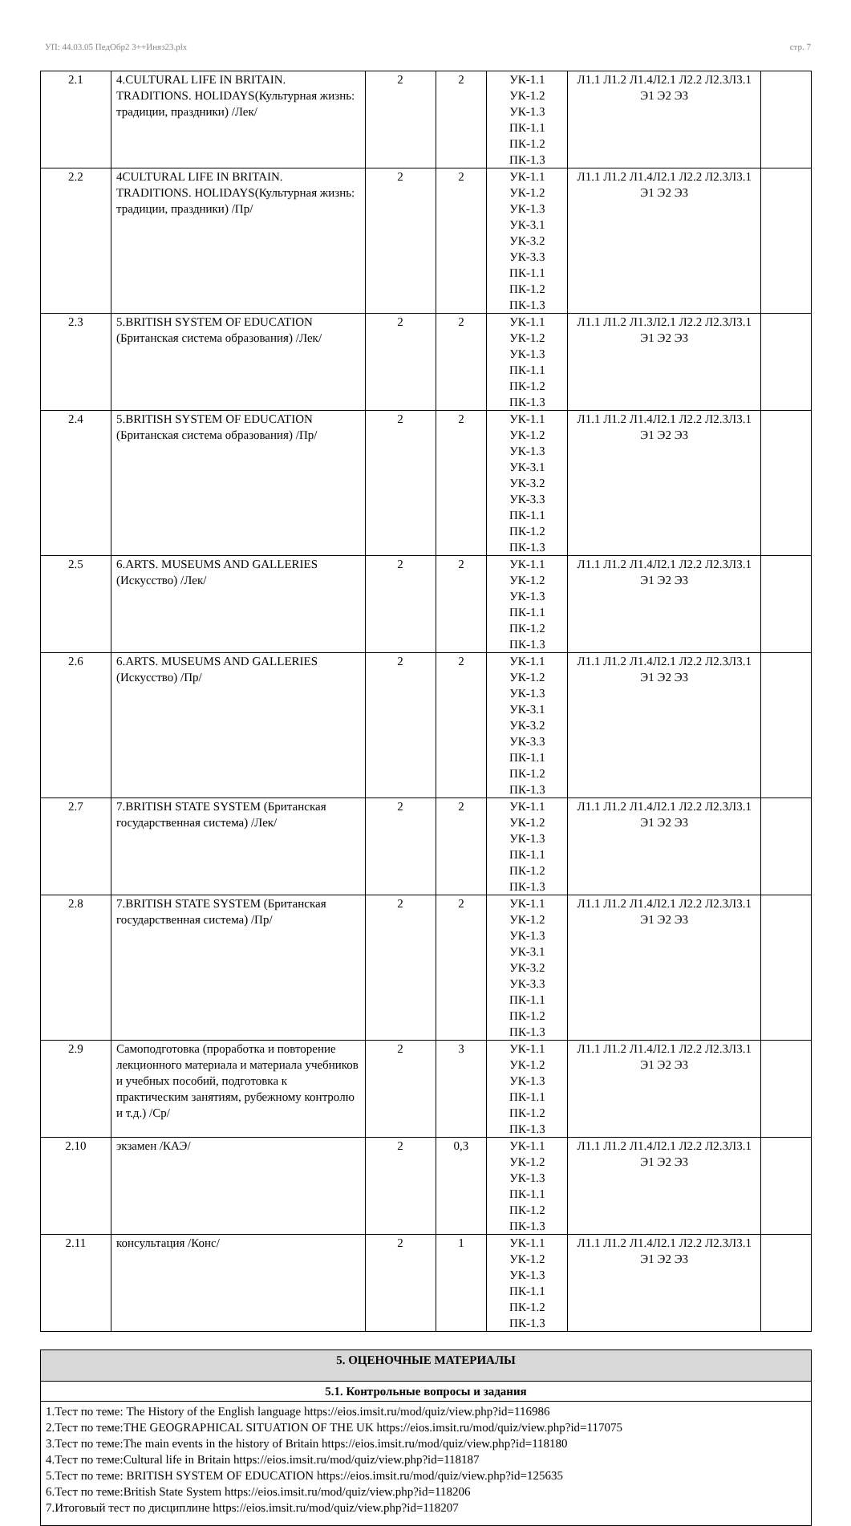УП: 44.03.05 ПедОбр2 3++Иняз23.plx стр. 7
| 2.1 | 4.CULTURAL LIFE IN BRITAIN. TRADITIONS. HOLIDAYS(Культурная жизнь: традиции, праздники) /Лек/ | 2 | 2 | УК-1.1 УК-1.2 УК-1.3 ПК-1.1 ПК-1.2 ПК-1.3 | Л1.1 Л1.2 Л1.4Л2.1 Л2.2 Л2.3Л3.1 Э1 Э2 Э3 | |
| 2.2 | 4CULTURAL LIFE IN BRITAIN. TRADITIONS. HOLIDAYS(Культурная жизнь: традиции, праздники) /Пр/ | 2 | 2 | УК-1.1 УК-1.2 УК-1.3 УК-3.1 УК-3.2 УК-3.3 ПК-1.1 ПК-1.2 ПК-1.3 | Л1.1 Л1.2 Л1.4Л2.1 Л2.2 Л2.3Л3.1 Э1 Э2 Э3 | |
| 2.3 | 5.BRITISH SYSTEM OF EDUCATION (Британская система образования) /Лек/ | 2 | 2 | УК-1.1 УК-1.2 УК-1.3 ПК-1.1 ПК-1.2 ПК-1.3 | Л1.1 Л1.2 Л1.3Л2.1 Л2.2 Л2.3Л3.1 Э1 Э2 Э3 | |
| 2.4 | 5.BRITISH SYSTEM OF EDUCATION (Британская система образования) /Пр/ | 2 | 2 | УК-1.1 УК-1.2 УК-1.3 УК-3.1 УК-3.2 УК-3.3 ПК-1.1 ПК-1.2 ПК-1.3 | Л1.1 Л1.2 Л1.4Л2.1 Л2.2 Л2.3Л3.1 Э1 Э2 Э3 | |
| 2.5 | 6.ARTS. MUSEUMS AND GALLERIES (Искусство) /Лек/ | 2 | 2 | УК-1.1 УК-1.2 УК-1.3 ПК-1.1 ПК-1.2 ПК-1.3 | Л1.1 Л1.2 Л1.4Л2.1 Л2.2 Л2.3Л3.1 Э1 Э2 Э3 | |
| 2.6 | 6.ARTS. MUSEUMS AND GALLERIES (Искусство) /Пр/ | 2 | 2 | УК-1.1 УК-1.2 УК-1.3 УК-3.1 УК-3.2 УК-3.3 ПК-1.1 ПК-1.2 ПК-1.3 | Л1.1 Л1.2 Л1.4Л2.1 Л2.2 Л2.3Л3.1 Э1 Э2 Э3 | |
| 2.7 | 7.BRITISH STATE SYSTEM (Британская государственная система) /Лек/ | 2 | 2 | УК-1.1 УК-1.2 УК-1.3 ПК-1.1 ПК-1.2 ПК-1.3 | Л1.1 Л1.2 Л1.4Л2.1 Л2.2 Л2.3Л3.1 Э1 Э2 Э3 | |
| 2.8 | 7.BRITISH STATE SYSTEM (Британская государственная система) /Пр/ | 2 | 2 | УК-1.1 УК-1.2 УК-1.3 УК-3.1 УК-3.2 УК-3.3 ПК-1.1 ПК-1.2 ПК-1.3 | Л1.1 Л1.2 Л1.4Л2.1 Л2.2 Л2.3Л3.1 Э1 Э2 Э3 | |
| 2.9 | Самоподготовка (проработка и повторение лекционного материала и материала учебников и учебных пособий, подготовка к практическим занятиям, рубежному контролю и т.д.) /Ср/ | 2 | 3 | УК-1.1 УК-1.2 УК-1.3 ПК-1.1 ПК-1.2 ПК-1.3 | Л1.1 Л1.2 Л1.4Л2.1 Л2.2 Л2.3Л3.1 Э1 Э2 Э3 | |
| 2.10 | экзамен /КАЭ/ | 2 | 0,3 | УК-1.1 УК-1.2 УК-1.3 ПК-1.1 ПК-1.2 ПК-1.3 | Л1.1 Л1.2 Л1.4Л2.1 Л2.2 Л2.3Л3.1 Э1 Э2 Э3 | |
| 2.11 | консультация /Конс/ | 2 | 1 | УК-1.1 УК-1.2 УК-1.3 ПК-1.1 ПК-1.2 ПК-1.3 | Л1.1 Л1.2 Л1.4Л2.1 Л2.2 Л2.3Л3.1 Э1 Э2 Э3 | |
| 5. ОЦЕНОЧНЫЕ МАТЕРИАЛЫ |
| 5.1. Контрольные вопросы и задания |
| 1.Тест по теме: The History of the English language https://eios.imsit.ru/mod/quiz/view.php?id=116986 2.Тест по теме:THE GEOGRAPHICAL SITUATION OF THE UK https://eios.imsit.ru/mod/quiz/view.php?id=117075 3.Тест по теме:The main events in the history of Britain https://eios.imsit.ru/mod/quiz/view.php?id=118180 4.Тест по теме:Cultural life in Britain https://eios.imsit.ru/mod/quiz/view.php?id=118187 5.Тест по теме: BRITISH SYSTEM OF EDUCATION https://eios.imsit.ru/mod/quiz/view.php?id=125635 6.Тест по теме:British State System https://eios.imsit.ru/mod/quiz/view.php?id=118206 7.Итоговый тест по дисциплине https://eios.imsit.ru/mod/quiz/view.php?id=118207 |